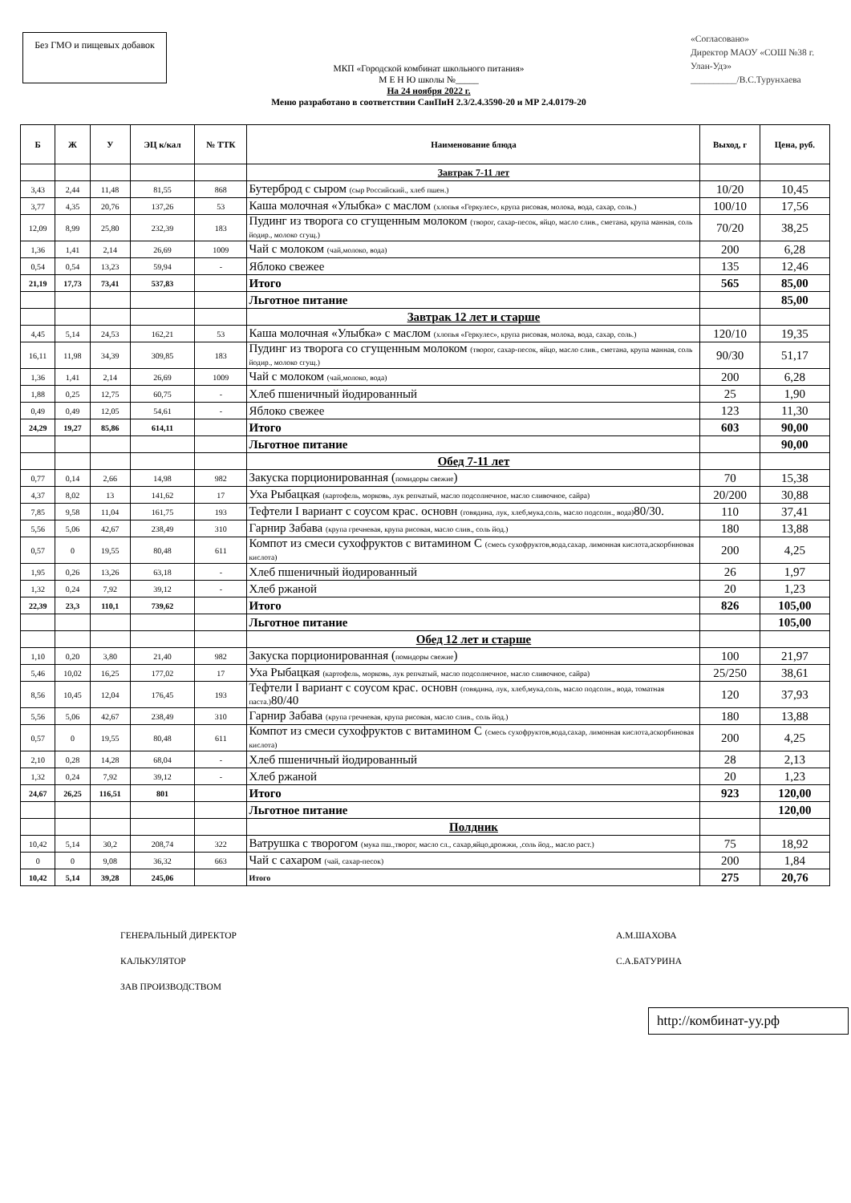Без ГМО и пищевых добавок
МКП «Городской комбинат школьного питания»
М Е Н Ю школы №_____
На 24 ноября 2022 г.
Меню разработано в соответствии СанПиН 2.3/2.4.3590-20 и МР 2.4.0179-20
«Согласовано»
Директор МАОУ «СОШ №38 г. Улан-Удэ»
__________/В.С.Турунхаева
| Б | Ж | У | ЭЦ к/кал | № ТТК | Наименование блюда | Выход, г | Цена, руб. |
| --- | --- | --- | --- | --- | --- | --- | --- |
| | | | | | Завтрак 7-11 лет | | |
| 3,43 | 2,44 | 11,48 | 81,55 | 868 | Бутерброд с сыром (сыр Российский., хлеб пшен.) | 10/20 | 10,45 |
| 3,77 | 4,35 | 20,76 | 137,26 | 53 | Каша молочная «Улыбка» с маслом (хлопья «Геркулес», крупа рисовая, молока, вода, сахар, соль.) | 100/10 | 17,56 |
| 12,09 | 8,99 | 25,80 | 232,39 | 183 | Пудинг из творога со сгущенным молоком (творог, сахар-песок, яйцо, масло слив., сметана, крупа манная, соль йодир., молоко сгущ.) | 70/20 | 38,25 |
| 1,36 | 1,41 | 2,14 | 26,69 | 1009 | Чай с молоком (чай,молоко, вода) | 200 | 6,28 |
| 0,54 | 0,54 | 13,23 | 59,94 | - | Яблоко свежее | 135 | 12,46 |
| 21,19 | 17,73 | 73,41 | 537,83 | | Итого | 565 | 85,00 |
| | | | | | Льготное питание | | 85,00 |
| | | | | | Завтрак 12 лет и старше | | |
| 4,45 | 5,14 | 24,53 | 162,21 | 53 | Каша молочная «Улыбка» с маслом (хлопья «Геркулес», крупа рисовая, молока, вода, сахар, соль.) | 120/10 | 19,35 |
| 16,11 | 11,98 | 34,39 | 309,85 | 183 | Пудинг из творога со сгущенным молоком (творог, сахар-песок, яйцо, масло слив., сметана, крупа манная, соль йодир., молоко сгущ.) | 90/30 | 51,17 |
| 1,36 | 1,41 | 2,14 | 26,69 | 1009 | Чай с молоком (чай,молоко, вода) | 200 | 6,28 |
| 1,88 | 0,25 | 12,75 | 60,75 | - | Хлеб пшеничный йодированный | 25 | 1,90 |
| 0,49 | 0,49 | 12,05 | 54,61 | - | Яблоко свежее | 123 | 11,30 |
| 24,29 | 19,27 | 85,86 | 614,11 | | Итого | 603 | 90,00 |
| | | | | | Льготное питание | | 90,00 |
| | | | | | Обед 7-11 лет | | |
| 0,77 | 0,14 | 2,66 | 14,98 | 982 | Закуска порционированная ( помидоры свежие ) | 70 | 15,38 |
| 4,37 | 8,02 | 13 | 141,62 | 17 | Уха Рыбацкая (картофель, морковь, лук репчатый, масло подсолнечное, масло сливочное, сайра) | 20/200 | 30,88 |
| 7,85 | 9,58 | 11,04 | 161,75 | 193 | Тефтели I вариант с соусом крас. основн (говядина, лук, хлеб,мука,соль, масло подсолн., вода) 80/30. | 110 | 37,41 |
| 5,56 | 5,06 | 42,67 | 238,49 | 310 | Гарнир Забава (крупа гречневая, крупа рисовая, масло слив., соль йод.) | 180 | 13,88 |
| 0,57 | 0 | 19,55 | 80,48 | 611 | Компот из смеси сухофруктов с витамином С (смесь сухофруктов,вода,сахар, лимонная кислота,аскорбиновая кислота) | 200 | 4,25 |
| 1,95 | 0,26 | 13,26 | 63,18 | - | Хлеб пшеничный йодированный | 26 | 1,97 |
| 1,32 | 0,24 | 7,92 | 39,12 | - | Хлеб ржаной | 20 | 1,23 |
| 22,39 | 23,3 | 110,1 | 739,62 | | Итого | 826 | 105,00 |
| | | | | | Льготное питание | | 105,00 |
| | | | | | Обед 12 лет и старше | | |
| 1,10 | 0,20 | 3,80 | 21,40 | 982 | Закуска порционированная ( помидоры свежие ) | 100 | 21,97 |
| 5,46 | 10,02 | 16,25 | 177,02 | 17 | Уха Рыбацкая (картофель, морковь, лук репчатый, масло подсолнечное, масло сливочное, сайра) | 25/250 | 38,61 |
| 8,56 | 10,45 | 12,04 | 176,45 | 193 | Тефтели I вариант с соусом крас. основн (говядина, лук, хлеб,мука,соль, масло подсолн., вода, томатная паста.) 80/40 | 120 | 37,93 |
| 5,56 | 5,06 | 42,67 | 238,49 | 310 | Гарнир Забава (крупа гречневая, крупа рисовая, масло слив., соль йод.) | 180 | 13,88 |
| 0,57 | 0 | 19,55 | 80,48 | 611 | Компот из смеси сухофруктов с витамином С (смесь сухофруктов,вода,сахар, лимонная кислота,аскорбиновая кислота) | 200 | 4,25 |
| 2,10 | 0,28 | 14,28 | 68,04 | - | Хлеб пшеничный йодированный | 28 | 2,13 |
| 1,32 | 0,24 | 7,92 | 39,12 | - | Хлеб ржаной | 20 | 1,23 |
| 24,67 | 26,25 | 116,51 | 801 | | Итого | 923 | 120,00 |
| | | | | | Льготное питание | | 120,00 |
| | | | | | Полдник | | |
| 10,42 | 5,14 | 30,2 | 208,74 | 322 | Ватрушка с творогом (мука пш.,творог, масло сл., сахар,яйцо,дрожжи, ,соль йод., масло раст.) | 75 | 18,92 |
| 0 | 0 | 9,08 | 36,32 | 663 | Чай с сахаром (чай, сахар-песок) | 200 | 1,84 |
| 10,42 | 5,14 | 39,28 | 245,06 | | Итого | 275 | 20,76 |
ГЕНЕРАЛЬНЫЙ ДИРЕКТОР
КАЛЬКУЛЯТОР
ЗАВ ПРОИЗВОДСТВОМ
А.М.ШАХОВА
С.А.БАТУРИНА
http://комбинат-уу.рф